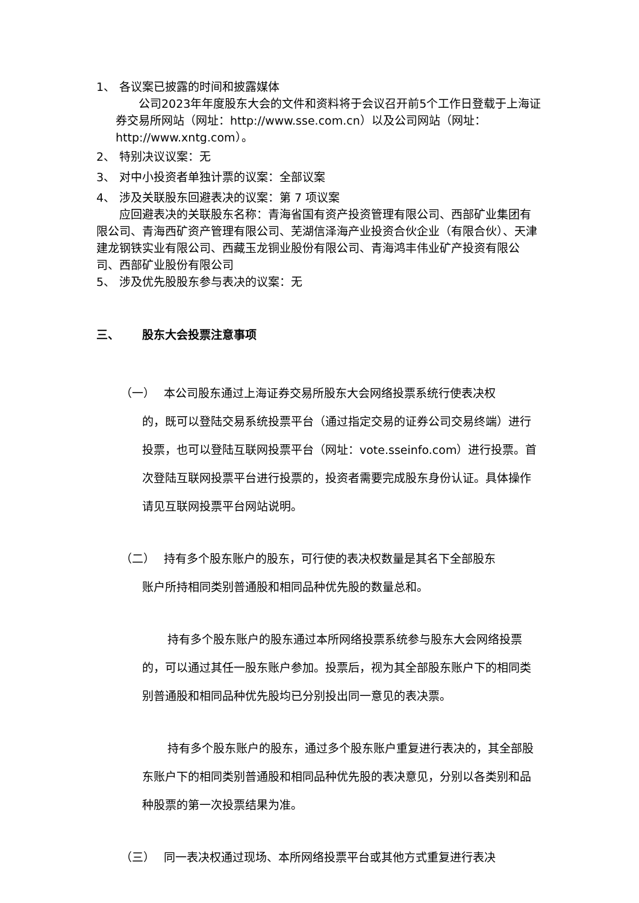1、 各议案已披露的时间和披露媒体
公司2023年年度股东大会的文件和资料将于会议召开前5个工作日登载于上海证券交易所网站（网址：http://www.sse.com.cn）以及公司网站（网址：http://www.xntg.com）。
2、 特别决议议案：无
3、 对中小投资者单独计票的议案：全部议案
4、 涉及关联股东回避表决的议案：第 7 项议案
应回避表决的关联股东名称：青海省国有资产投资管理有限公司、西部矿业集团有限公司、青海西矿资产管理有限公司、芜湖信泽海产业投资合伙企业（有限合伙）、天津建龙钢铁实业有限公司、西藏玉龙铜业股份有限公司、青海鸿丰伟业矿产投资有限公司、西部矿业股份有限公司
5、 涉及优先股股东参与表决的议案：无
三、 股东大会投票注意事项
（一） 本公司股东通过上海证券交易所股东大会网络投票系统行使表决权
的，既可以登陆交易系统投票平台（通过指定交易的证券公司交易终端）进行投票，也可以登陆互联网投票平台（网址：vote.sseinfo.com）进行投票。首次登陆互联网投票平台进行投票的，投资者需要完成股东身份认证。具体操作请见互联网投票平台网站说明。
（二） 持有多个股东账户的股东，可行使的表决权数量是其名下全部股东
账户所持相同类别普通股和相同品种优先股的数量总和。
持有多个股东账户的股东通过本所网络投票系统参与股东大会网络投票的，可以通过其任一股东账户参加。投票后，视为其全部股东账户下的相同类别普通股和相同品种优先股均已分别投出同一意见的表决票。
持有多个股东账户的股东，通过多个股东账户重复进行表决的，其全部股东账户下的相同类别普通股和相同品种优先股的表决意见，分别以各类别和品种股票的第一次投票结果为准。
（三） 同一表决权通过现场、本所网络投票平台或其他方式重复进行表决